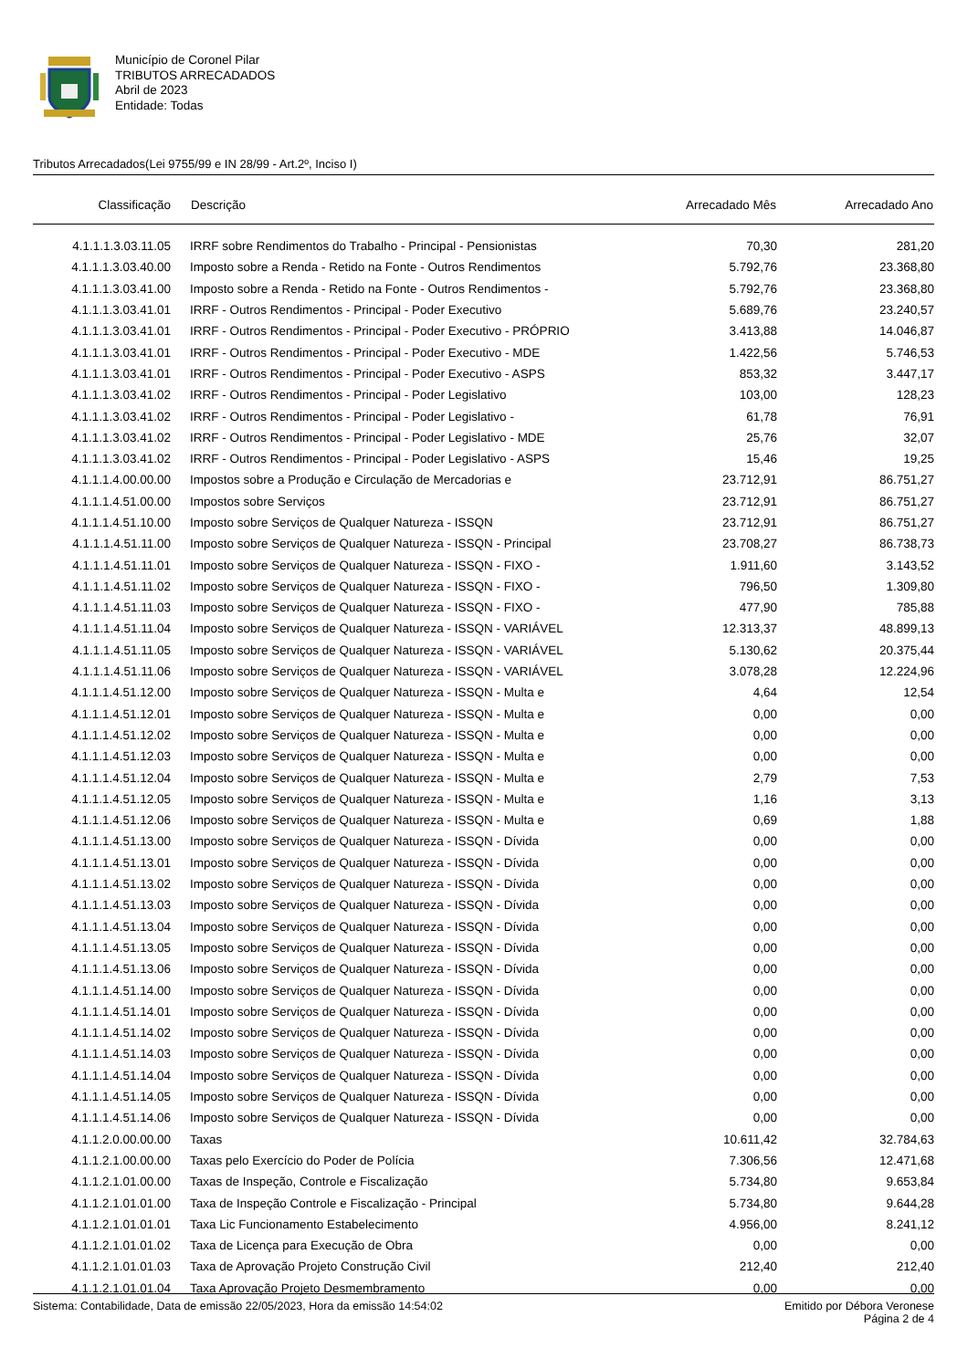Município de Coronel Pilar
TRIBUTOS ARRECADADOS
Abril de 2023
Entidade: Todas
Tributos Arrecadados(Lei 9755/99 e IN 28/99 - Art.2º, Inciso I)
| Classificação | Descrição | Arrecadado Mês | Arrecadado Ano |
| --- | --- | --- | --- |
| 4.1.1.1.3.03.11.05 | IRRF sobre Rendimentos do Trabalho - Principal - Pensionistas | 70,30 | 281,20 |
| 4.1.1.1.3.03.40.00 | Imposto sobre a Renda - Retido na Fonte - Outros Rendimentos | 5.792,76 | 23.368,80 |
| 4.1.1.1.3.03.41.00 | Imposto sobre a Renda - Retido na Fonte - Outros Rendimentos - | 5.792,76 | 23.368,80 |
| 4.1.1.1.3.03.41.01 | IRRF - Outros Rendimentos - Principal - Poder Executivo | 5.689,76 | 23.240,57 |
| 4.1.1.1.3.03.41.01 | IRRF - Outros Rendimentos - Principal - Poder Executivo - PRÓPRIO | 3.413,88 | 14.046,87 |
| 4.1.1.1.3.03.41.01 | IRRF - Outros Rendimentos - Principal - Poder Executivo - MDE | 1.422,56 | 5.746,53 |
| 4.1.1.1.3.03.41.01 | IRRF - Outros Rendimentos - Principal - Poder Executivo - ASPS | 853,32 | 3.447,17 |
| 4.1.1.1.3.03.41.02 | IRRF - Outros Rendimentos - Principal - Poder Legislativo | 103,00 | 128,23 |
| 4.1.1.1.3.03.41.02 | IRRF - Outros Rendimentos - Principal - Poder Legislativo - | 61,78 | 76,91 |
| 4.1.1.1.3.03.41.02 | IRRF - Outros Rendimentos - Principal - Poder Legislativo - MDE | 25,76 | 32,07 |
| 4.1.1.1.3.03.41.02 | IRRF - Outros Rendimentos - Principal - Poder Legislativo - ASPS | 15,46 | 19,25 |
| 4.1.1.1.4.00.00.00 | Impostos sobre a Produção e Circulação de Mercadorias e | 23.712,91 | 86.751,27 |
| 4.1.1.1.4.51.00.00 | Impostos sobre Serviços | 23.712,91 | 86.751,27 |
| 4.1.1.1.4.51.10.00 | Imposto sobre Serviços de Qualquer Natureza - ISSQN | 23.712,91 | 86.751,27 |
| 4.1.1.1.4.51.11.00 | Imposto sobre Serviços de Qualquer Natureza - ISSQN - Principal | 23.708,27 | 86.738,73 |
| 4.1.1.1.4.51.11.01 | Imposto sobre Serviços de Qualquer Natureza - ISSQN - FIXO - | 1.911,60 | 3.143,52 |
| 4.1.1.1.4.51.11.02 | Imposto sobre Serviços de Qualquer Natureza - ISSQN - FIXO - | 796,50 | 1.309,80 |
| 4.1.1.1.4.51.11.03 | Imposto sobre Serviços de Qualquer Natureza - ISSQN - FIXO - | 477,90 | 785,88 |
| 4.1.1.1.4.51.11.04 | Imposto sobre Serviços de Qualquer Natureza - ISSQN - VARIÁVEL | 12.313,37 | 48.899,13 |
| 4.1.1.1.4.51.11.05 | Imposto sobre Serviços de Qualquer Natureza - ISSQN - VARIÁVEL | 5.130,62 | 20.375,44 |
| 4.1.1.1.4.51.11.06 | Imposto sobre Serviços de Qualquer Natureza - ISSQN - VARIÁVEL | 3.078,28 | 12.224,96 |
| 4.1.1.1.4.51.12.00 | Imposto sobre Serviços de Qualquer Natureza - ISSQN - Multa e | 4,64 | 12,54 |
| 4.1.1.1.4.51.12.01 | Imposto sobre Serviços de Qualquer Natureza - ISSQN - Multa e | 0,00 | 0,00 |
| 4.1.1.1.4.51.12.02 | Imposto sobre Serviços de Qualquer Natureza - ISSQN - Multa e | 0,00 | 0,00 |
| 4.1.1.1.4.51.12.03 | Imposto sobre Serviços de Qualquer Natureza - ISSQN - Multa e | 0,00 | 0,00 |
| 4.1.1.1.4.51.12.04 | Imposto sobre Serviços de Qualquer Natureza - ISSQN - Multa e | 2,79 | 7,53 |
| 4.1.1.1.4.51.12.05 | Imposto sobre Serviços de Qualquer Natureza - ISSQN - Multa e | 1,16 | 3,13 |
| 4.1.1.1.4.51.12.06 | Imposto sobre Serviços de Qualquer Natureza - ISSQN - Multa e | 0,69 | 1,88 |
| 4.1.1.1.4.51.13.00 | Imposto sobre Serviços de Qualquer Natureza - ISSQN - Dívida | 0,00 | 0,00 |
| 4.1.1.1.4.51.13.01 | Imposto sobre Serviços de Qualquer Natureza - ISSQN - Dívida | 0,00 | 0,00 |
| 4.1.1.1.4.51.13.02 | Imposto sobre Serviços de Qualquer Natureza - ISSQN - Dívida | 0,00 | 0,00 |
| 4.1.1.1.4.51.13.03 | Imposto sobre Serviços de Qualquer Natureza - ISSQN - Dívida | 0,00 | 0,00 |
| 4.1.1.1.4.51.13.04 | Imposto sobre Serviços de Qualquer Natureza - ISSQN - Dívida | 0,00 | 0,00 |
| 4.1.1.1.4.51.13.05 | Imposto sobre Serviços de Qualquer Natureza - ISSQN - Dívida | 0,00 | 0,00 |
| 4.1.1.1.4.51.13.06 | Imposto sobre Serviços de Qualquer Natureza - ISSQN - Dívida | 0,00 | 0,00 |
| 4.1.1.1.4.51.14.00 | Imposto sobre Serviços de Qualquer Natureza - ISSQN - Dívida | 0,00 | 0,00 |
| 4.1.1.1.4.51.14.01 | Imposto sobre Serviços de Qualquer Natureza - ISSQN - Dívida | 0,00 | 0,00 |
| 4.1.1.1.4.51.14.02 | Imposto sobre Serviços de Qualquer Natureza - ISSQN - Dívida | 0,00 | 0,00 |
| 4.1.1.1.4.51.14.03 | Imposto sobre Serviços de Qualquer Natureza - ISSQN - Dívida | 0,00 | 0,00 |
| 4.1.1.1.4.51.14.04 | Imposto sobre Serviços de Qualquer Natureza - ISSQN - Dívida | 0,00 | 0,00 |
| 4.1.1.1.4.51.14.05 | Imposto sobre Serviços de Qualquer Natureza - ISSQN - Dívida | 0,00 | 0,00 |
| 4.1.1.1.4.51.14.06 | Imposto sobre Serviços de Qualquer Natureza - ISSQN - Dívida | 0,00 | 0,00 |
| 4.1.1.2.0.00.00.00 | Taxas | 10.611,42 | 32.784,63 |
| 4.1.1.2.1.00.00.00 | Taxas pelo Exercício do Poder de Polícia | 7.306,56 | 12.471,68 |
| 4.1.1.2.1.01.00.00 | Taxas de Inspeção, Controle e Fiscalização | 5.734,80 | 9.653,84 |
| 4.1.1.2.1.01.01.00 | Taxa de Inspeção Controle e Fiscalização - Principal | 5.734,80 | 9.644,28 |
| 4.1.1.2.1.01.01.01 | Taxa Lic Funcionamento Estabelecimento | 4.956,00 | 8.241,12 |
| 4.1.1.2.1.01.01.02 | Taxa de Licença para Execução de Obra | 0,00 | 0,00 |
| 4.1.1.2.1.01.01.03 | Taxa de Aprovação Projeto Construção Civil | 212,40 | 212,40 |
| 4.1.1.2.1.01.01.04 | Taxa Aprovação Projeto Desmembramento | 0,00 | 0,00 |
Sistema: Contabilidade, Data de emissão 22/05/2023, Hora da emissão 14:54:02
Emitido por Débora Veronese
Página 2 de 4